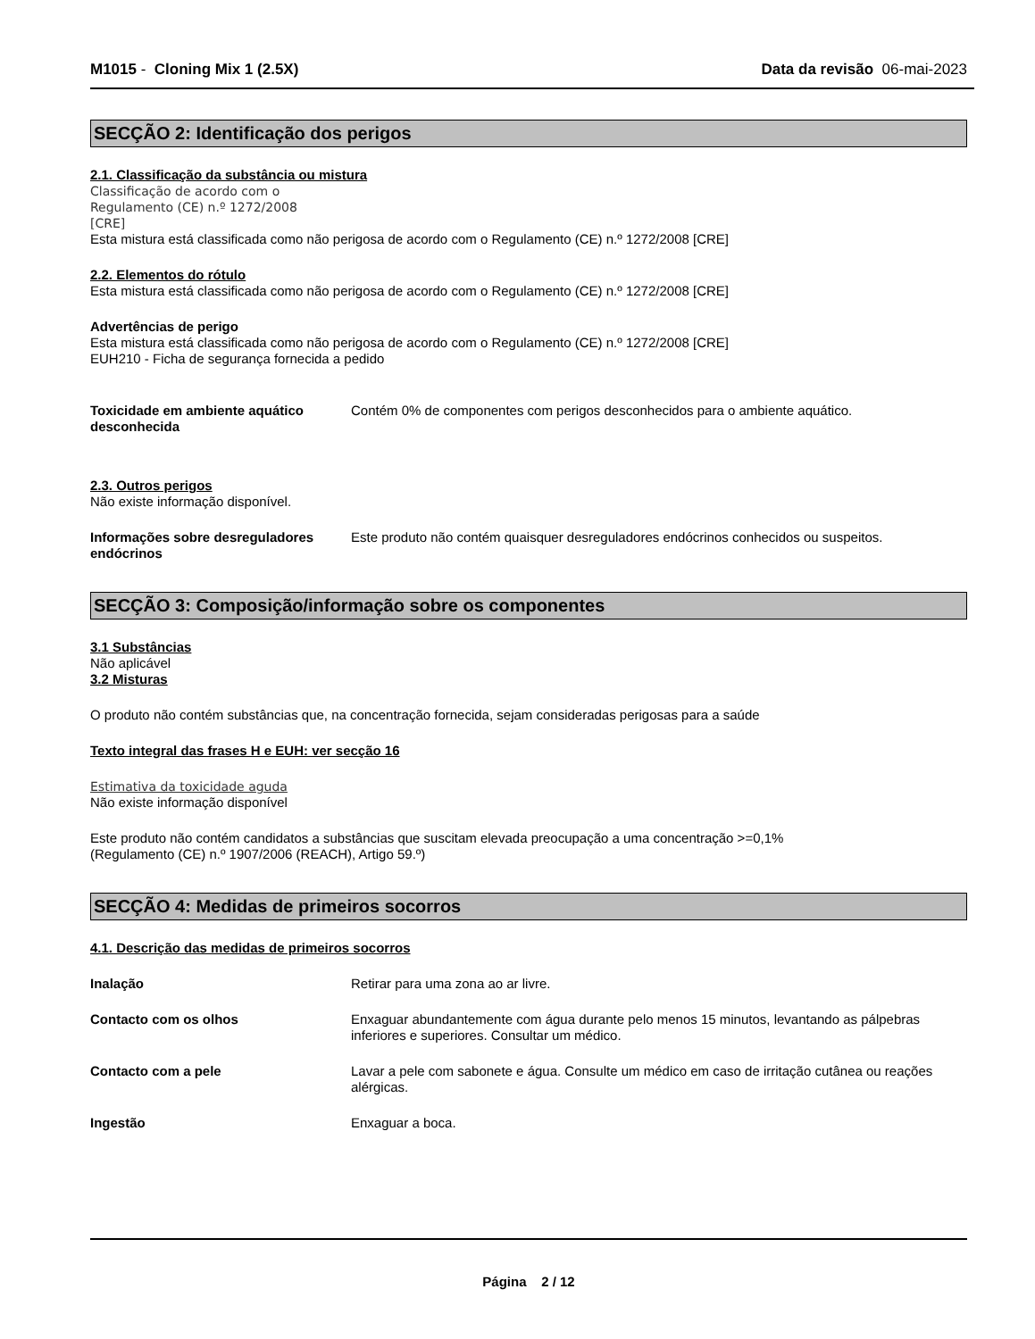M1015 - Cloning Mix 1 (2.5X) Data da revisão 06-mai-2023
SECÇÃO 2: Identificação dos perigos
2.1. Classificação da substância ou mistura
Classificação de acordo com o
Regulamento (CE) n.º 1272/2008
[CRE]
Esta mistura está classificada como não perigosa de acordo com o Regulamento (CE) n.º 1272/2008 [CRE]
2.2. Elementos do rótulo
Esta mistura está classificada como não perigosa de acordo com o Regulamento (CE) n.º 1272/2008 [CRE]
Advertências de perigo
Esta mistura está classificada como não perigosa de acordo com o Regulamento (CE) n.º 1272/2008 [CRE]
EUH210 - Ficha de segurança fornecida a pedido
Toxicidade em ambiente aquático desconhecida
Contém 0% de componentes com perigos desconhecidos para o ambiente aquático.
2.3. Outros perigos
Não existe informação disponível.
Informações sobre desreguladores endócrinos
Este produto não contém quaisquer desreguladores endócrinos conhecidos ou suspeitos.
SECÇÃO 3: Composição/informação sobre os componentes
3.1 Substâncias
Não aplicável
3.2 Misturas
O produto não contém substâncias que, na concentração fornecida, sejam consideradas perigosas para a saúde
Texto integral das frases H e EUH: ver secção 16
Estimativa da toxicidade aguda
Não existe informação disponível
Este produto não contém candidatos a substâncias que suscitam elevada preocupação a uma concentração >=0,1%
(Regulamento (CE) n.º 1907/2006 (REACH), Artigo 59.º)
SECÇÃO 4: Medidas de primeiros socorros
4.1. Descrição das medidas de primeiros socorros
Inalação Retirar para uma zona ao ar livre.
Contacto com os olhos Enxaguar abundantemente com água durante pelo menos 15 minutos, levantando as pálpebras inferiores e superiores. Consultar um médico.
Contacto com a pele Lavar a pele com sabonete e água. Consulte um médico em caso de irritação cutânea ou reações alérgicas.
Ingestão Enxaguar a boca.
Página 2 / 12